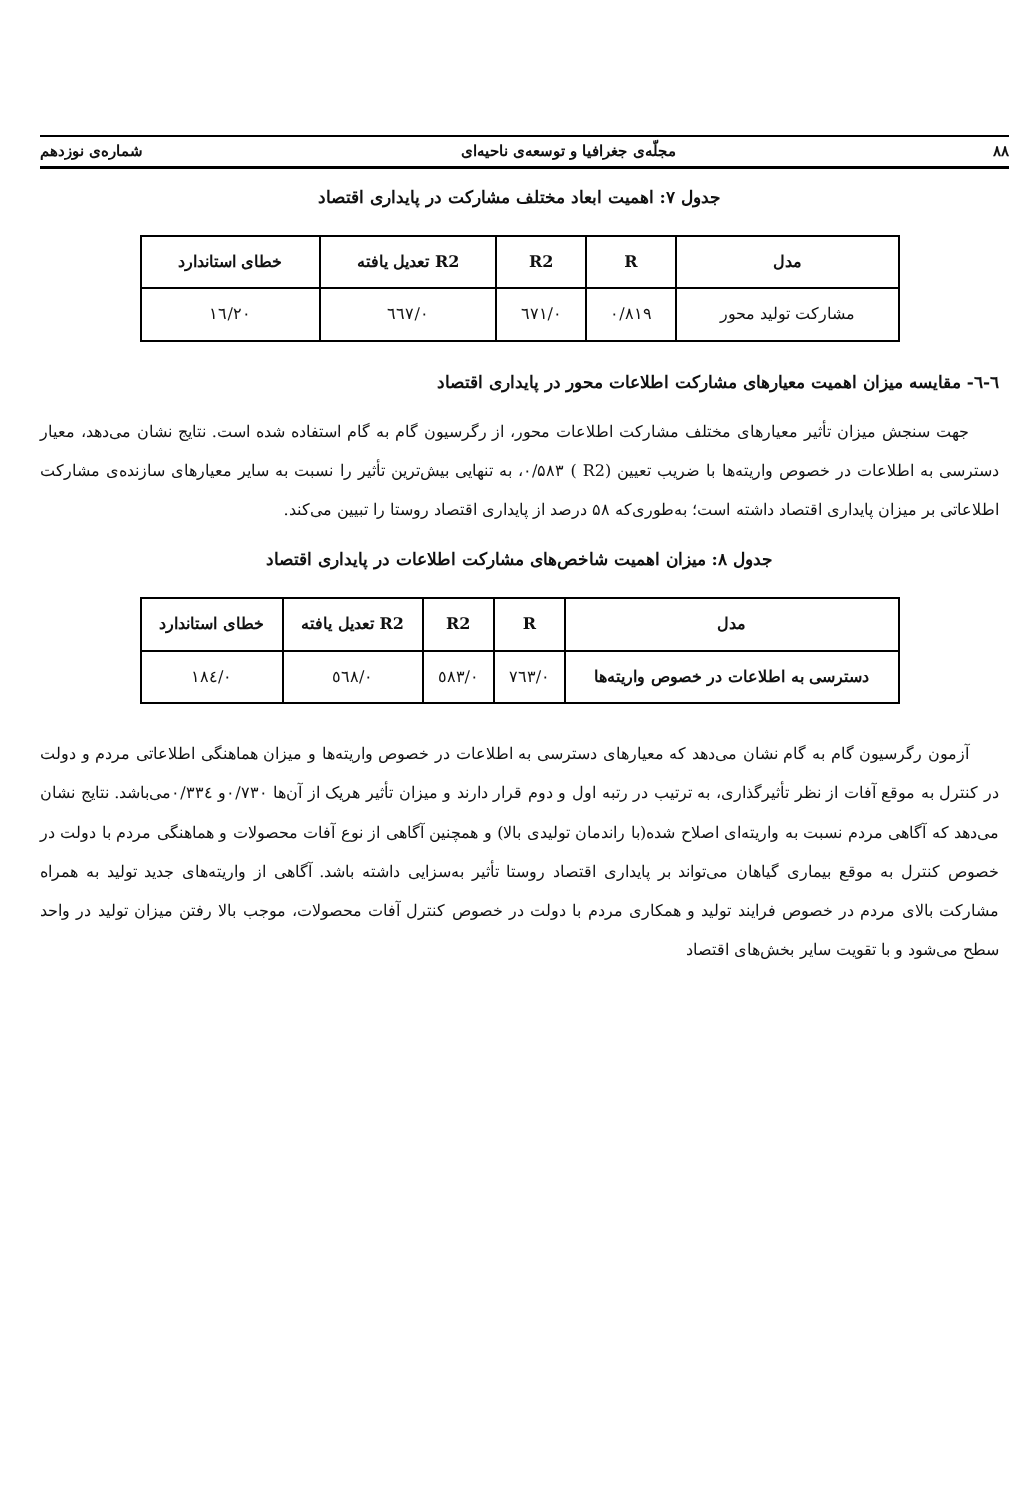۸۸ مجلّه‌ی جغرافیا و توسعه‌ی ناحیه‌ای شماره‌ی نوزدهم
جدول ۷: اهمیت ابعاد مختلف مشارکت در پایداری اقتصاد
| مدل | R | R2 | R2 تعدیل یافته | خطای استاندارد |
| --- | --- | --- | --- | --- |
| مشارکت تولید محور | ۰/۸۱۹ | ۰/٦٧١ | ۰/٦٦٧ | ١٦/٢٠ |
٦-٦- مقایسه میزان اهمیت معیارهای مشارکت اطلاعات محور در پایداری اقتصاد
جهت سنجش میزان تأثیر معیارهای مختلف مشارکت اطلاعات محور، از رگرسیون گام به گام استفاده شده است. نتایج نشان می‌دهد، معیار دسترسی به اطلاعات در خصوص واریته‌ها با ضریب تعیین (R2 ) ۰/۵۸۳، به تنهایی بیش‌ترین تأثیر را نسبت به سایر معیارهای سازنده‌ی مشارکت اطلاعاتی بر میزان پایداری اقتصاد داشته است؛ به‌طوری‌که ۵۸ درصد از پایداری اقتصاد روستا را تبیین می‌کند.
جدول ۸: میزان اهمیت شاخص‌های مشارکت اطلاعات در پایداری اقتصاد
| مدل | R | R2 | R2 تعدیل یافته | خطای استاندارد |
| --- | --- | --- | --- | --- |
| دسترسی به اطلاعات در خصوص واریته‌ها | ۰/٧٦٣ | ۰/٥٨٣ | ۰/٥٦٨ | ۰/١٨٤ |
آزمون رگرسیون گام به گام نشان می‌دهد که معیارهای دسترسی به اطلاعات در خصوص واریته‌ها و میزان هماهنگی اطلاعاتی مردم و دولت در کنترل به موقع آفات از نظر تأثیرگذاری، به ترتیب در رتبه اول و دوم قرار دارند و میزان تأثیر هریک از آن‌ها ۰/٧٣۰و ۰/٣٣٤می‌باشد. نتایج نشان می‌دهد که آگاهی مردم نسبت به واریته‌ای اصلاح شده(با راندمان تولیدی بالا) و همچنین آگاهی از نوع آفات محصولات و هماهنگی مردم با دولت در خصوص کنترل به موقع بیماری گیاهان می‌تواند بر پایداری اقتصاد روستا تأثیر به‌سزایی داشته باشد. آگاهی از واریته‌های جدید تولید به همراه مشارکت بالای مردم در خصوص فرایند تولید و همکاری مردم با دولت در خصوص کنترل آفات محصولات، موجب بالا رفتن میزان تولید در واحد سطح می‌شود و با تقویت سایر بخش‌های اقتصاد